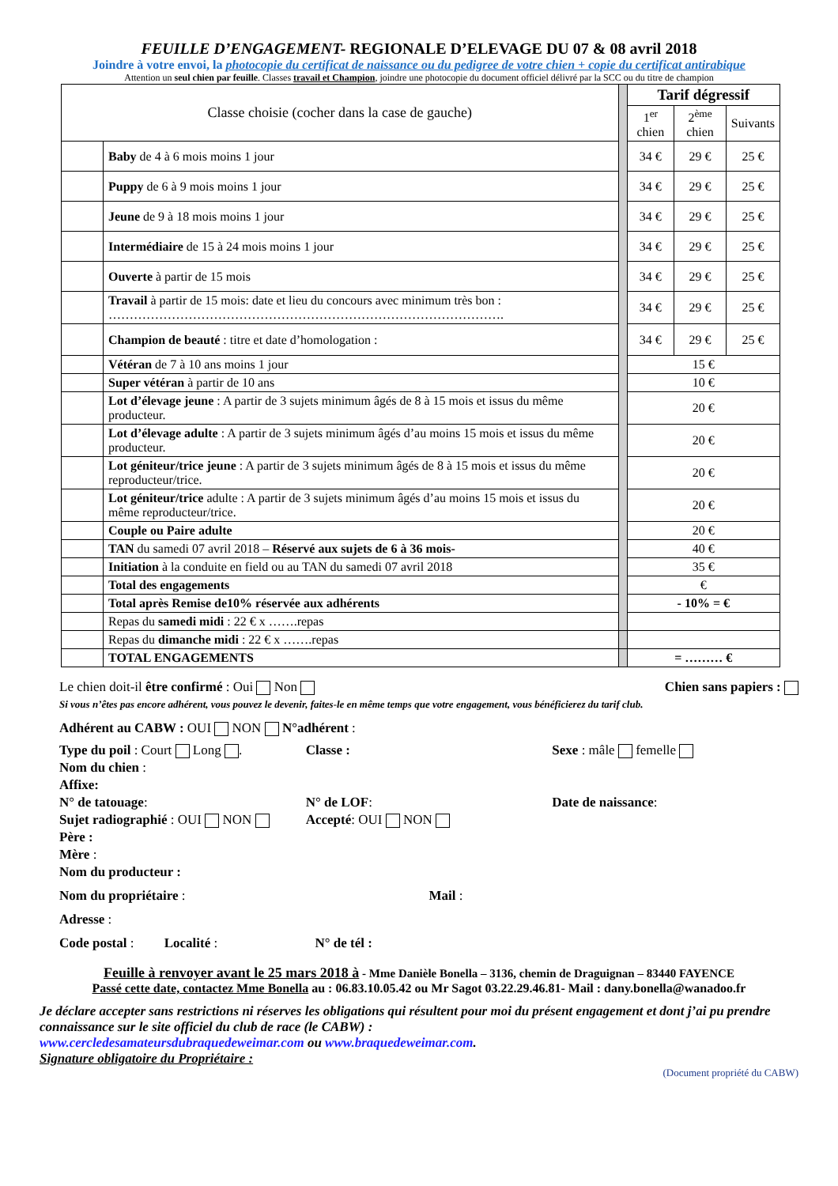FEUILLE D’ENGAGEMENT- REGIONALE D’ELEVAGE DU 07 & 08 avril 2018
Joindre à votre envoi, la photocopie du certificat de naissance ou du pedigree de votre chien + copie du certificat antirabique
Attention un seul chien par feuille. Classes travail et Champion, joindre une photocopie du document officiel délivré par la SCC ou du titre de champion
| Classe choisie (cocher dans la case de gauche) | | | Tarif dégressif | | |
| | | | 1<sup>er</sup> chien | 2<sup>ème</sup> chien | Suivants |
| | Baby de 4 à 6 mois moins 1 jour | | 34 € | 29 € | 25 € |
| | Puppy de 6 à 9 mois moins 1 jour | | 34 € | 29 € | 25 € |
| | Jeune de 9 à 18 mois moins 1 jour | | 34 € | 29 € | 25 € |
| | Intermédiaire de 15 à 24 mois moins 1 jour | | 34 € | 29 € | 25 € |
| | Ouverte à partir de 15 mois | | 34 € | 29 € | 25 € |
| | Travail à partir de 15 mois: date et lieu du concours avec minimum très bon : …………………………………………………………………………………. | | 34 € | 29 € | 25 € |
| | Champion de beauté : titre et date d’homologation : | | 34 € | 29 € | 25 € |
| | Vétéran de 7 à 10 ans moins 1 jour | | 15 € | | |
| | Super vétéran à partir de 10 ans | | 10 € | | |
| | Lot d’élevage jeune : A partir de 3 sujets minimum âgés de 8 à 15 mois et issus du même producteur. | | 20 € | | |
| | Lot d’élevage adulte : A partir de 3 sujets minimum âgés d’au moins 15 mois et issus du même producteur. | | 20 € | | |
| | Lot géniteur/trice jeune : A partir de 3 sujets minimum âgés de 8 à 15 mois et issus du même reproducteur/trice. | | 20 € | | |
| | Lot géniteur/trice adulte : A partir de 3 sujets minimum âgés d’au moins 15 mois et issus du même reproducteur/trice. | | 20 € | | |
| | Couple ou Paire adulte | | 20 € | | |
| | TAN du samedi 07 avril 2018 – Réservé aux sujets de 6 à 36 mois- | | 40 € | | |
| | Initiation à la conduite en field ou au TAN du samedi 07 avril 2018 | | 35 € | | |
| | Total des engagements | | € | | |
| | Total après Remise de10% réservée aux adhérents | | - 10% = € | | |
| | Repas du samedi midi : 22 € x …….repas | | | | |
| | Repas du dimanche midi : 22 € x …….repas | | | | |
| | TOTAL ENGAGEMENTS | | = ……… € | | |
Le chien doit-il être confirmé : Oui Non Chien sans papiers :
Si vous n’êtes pas encore adhérent, vous pouvez le devenir, faites-le en même temps que votre engagement, vous bénéficierez du tarif club.
Adhérent au CABW : OUI NON N°adhérent :
Type du poil : Court Long . Classe : Sexe : mâle femelle
Nom du chien :
Affixe:
N° de tatouage: N° de LOF: Date de naissance:
Sujet radiographié : OUI NON Accepté: OUI NON
Père :
Mère :
Nom du producteur :
Nom du propriétaire : Mail :
Adresse :
Code postal : Localité : N° de tél :
Feuille à renvoyer avant le 25 mars 2018 à - Mme Danièle Bonella – 3136, chemin de Draguignan – 83440 FAYENCE
Passé cette date, contactez Mme Bonella au : 06.83.10.05.42 ou Mr Sagot 03.22.29.46.81- Mail : dany.bonella@wanadoo.fr
Je déclare accepter sans restrictions ni réserves les obligations qui résultent pour moi du présent engagement et dont j’ai pu prendre connaissance sur le site officiel du club de race (le CABW) :
www.cercledesamateursdubraquedeweimar.com ou www.braquedeweimar.com.
Signature obligatoire du Propriétaire :
(Document propriété du CABW)